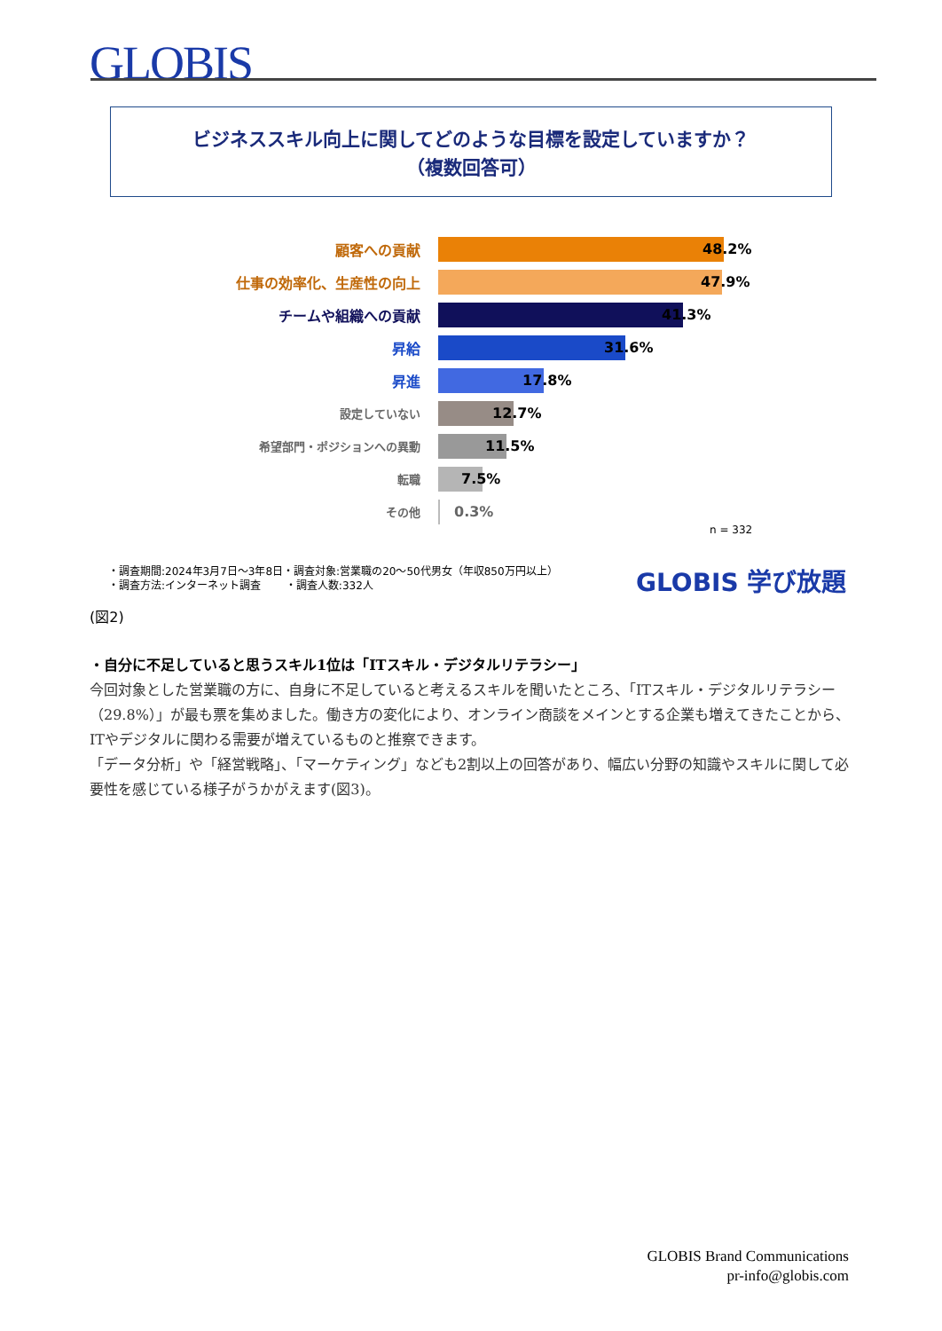GLOBIS
ビジネススキル向上に関してどのような目標を設定していますか？
（複数回答可）
顧客への貢献 48.2%
仕事の効率化、生産性の向上 47.9%
チームや組織への貢献 41.3%
昇給 31.6%
昇進 17.8%
設定していない
12.7%
希望部門・ポジションへの異動
11.5%
転職
7.5%
その他
0.3%
n = 332
・調査期間:2024年3月7日～3年8日・調査対象:営業職の20～50代男女（年収850万円以上）
・調査方法:インターネット調査 　　・調査人数:332人
GLOBIS 学び放題
(図2)
・自分に不足していると思うスキル1位は「ITスキル・デジタルリテラシー」
今回対象とした営業職の方に、自身に不足していると考えるスキルを聞いたところ、「ITスキル・デジタルリテラシー（29.8%）」が最も票を集めました。働き方の変化により、オンライン商談をメインとする企業も増えてきたことから、ITやデジタルに関わる需要が増えているものと推察できます。
「データ分析」や「経営戦略」、「マーケティング」なども2割以上の回答があり、幅広い分野の知識やスキルに関して必要性を感じている様子がうかがえます(図3)。
GLOBIS Brand Communications
pr-info@globis.com